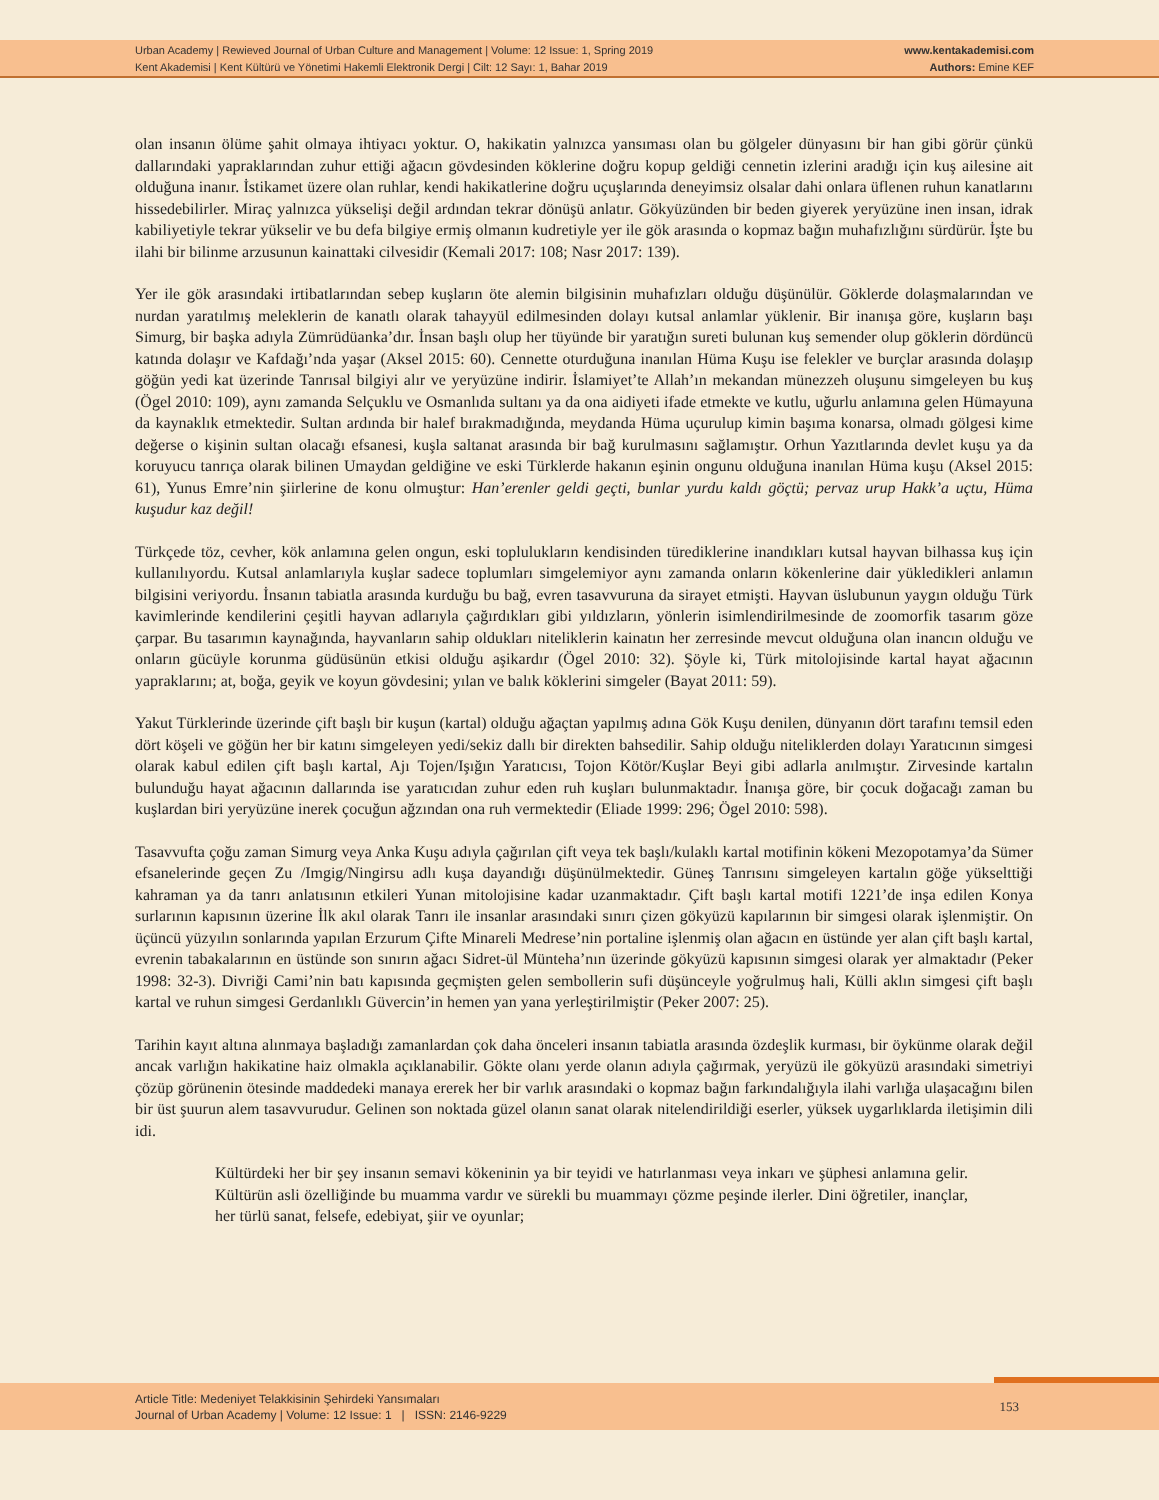Urban Academy | Rewieved Journal of Urban Culture and Management | Volume: 12 Issue: 1, Spring 2019
Kent Akademisi | Kent Kültürü ve Yönetimi Hakemli Elektronik Dergi | Cilt: 12 Sayı: 1, Bahar 2019
www.kentakademisi.com
Authors: Emine KEF
olan insanın ölüme şahit olmaya ihtiyacı yoktur. O, hakikatin yalnızca yansıması olan bu gölgeler dünyasını bir han gibi görür çünkü dallarındaki yapraklarından zuhur ettiği ağacın gövdesinden köklerine doğru kopup geldiği cennetin izlerini aradığı için kuş ailesine ait olduğuna inanır. İstikamet üzere olan ruhlar, kendi hakikatlerine doğru uçuşlarında deneyimsiz olsalar dahi onlara üflenen ruhun kanatlarını hissedebilirler. Miraç yalnızca yükselişi değil ardından tekrar dönüşü anlatır. Gökyüzünden bir beden giyerek yeryüzüne inen insan, idrak kabiliyetiyle tekrar yükselir ve bu defa bilgiye ermiş olmanın kudretiyle yer ile gök arasında o kopmaz bağın muhafızlığını sürdürür. İşte bu ilahi bir bilinme arzusunun kainattaki cilvesidir (Kemali 2017: 108; Nasr 2017: 139).
Yer ile gök arasındaki irtibatlarından sebep kuşların öte alemin bilgisinin muhafızları olduğu düşünülür. Göklerde dolaşmalarından ve nurdan yaratılmış meleklerin de kanatlı olarak tahayyül edilmesinden dolayı kutsal anlamlar yüklenir. Bir inanışa göre, kuşların başı Simurg, bir başka adıyla Zümrüdüanka’dır. İnsan başlı olup her tüyünde bir yaratığın sureti bulunan kuş semender olup göklerin dördüncü katında dolaşır ve Kafdağı’nda yaşar (Aksel 2015: 60). Cennette oturduğuna inanılan Hüma Kuşu ise felekler ve burçlar arasında dolaşıp göğün yedi kat üzerinde Tanrısal bilgiyi alır ve yeryüzüne indirir. İslamiyet’te Allah’ın mekandan münezzeh oluşunu simgeleyen bu kuş (Ögel 2010: 109), aynı zamanda Selçuklu ve Osmanlıda sultanı ya da ona aidiyeti ifade etmekte ve kutlu, uğurlu anlamına gelen Hümayuna da kaynaklık etmektedir. Sultan ardında bir halef bırakmadığında, meydanda Hüma uçurulup kimin başıma konarsa, olmadı gölgesi kime değerse o kişinin sultan olacağı efsanesi, kuşla saltanat arasında bir bağ kurulmasını sağlamıştır. Orhun Yazıtlarında devlet kuşu ya da koruyucu tanrıça olarak bilinen Umaydan geldiğine ve eski Türklerde hakanın eşinin ongunu olduğuna inanılan Hüma kuşu (Aksel 2015: 61), Yunus Emre’nin şiirlerine de konu olmuştur: Han’erenler geldi geçti, bunlar yurdu kaldı göçtü; pervaz urup Hakk’a uçtu, Hüma kuşudur kaz değil!
Türkçede töz, cevher, kök anlamına gelen ongun, eski toplulukların kendisinden türediklerine inandıkları kutsal hayvan bilhassa kuş için kullanılıyordu. Kutsal anlamlarıyla kuşlar sadece toplumları simgelemiyor aynı zamanda onların kökenlerine dair yükledikleri anlamın bilgisini veriyordu. İnsanın tabiatla arasında kurduğu bu bağ, evren tasavvuruna da sirayet etmişti. Hayvan üslubunun yaygın olduğu Türk kavimlerinde kendilerini çeşitli hayvan adlarıyla çağırdıkları gibi yıldızların, yönlerin isimlendirilmesinde de zoomorfik tasarım göze çarpar. Bu tasarımın kaynağında, hayvanların sahip oldukları niteliklerin kainatın her zerresinde mevcut olduğuna olan inancın olduğu ve onların gücüyle korunma güdüsünün etkisi olduğu aşikardır (Ögel 2010: 32). Şöyle ki, Türk mitolojisinde kartal hayat ağacının yapraklarını; at, boğa, geyik ve koyun gövdesini; yılan ve balık köklerini simgeler (Bayat 2011: 59).
Yakut Türklerinde üzerinde çift başlı bir kuşun (kartal) olduğu ağaçtan yapılmış adına Gök Kuşu denilen, dünyanın dört tarafını temsil eden dört köşeli ve göğün her bir katını simgeleyen yedi/sekiz dallı bir direkten bahsedilir. Sahip olduğu niteliklerden dolayı Yaratıcının simgesi olarak kabul edilen çift başlı kartal, Ajı Tojen/Işığın Yaratıcısı, Tojon Kötör/Kuşlar Beyi gibi adlarla anılmıştır. Zirvesinde kartalın bulunduğu hayat ağacının dallarında ise yaratıcıdan zuhur eden ruh kuşları bulunmaktadır. İnanışa göre, bir çocuk doğacağı zaman bu kuşlardan biri yeryüzüne inerek çocuğun ağzından ona ruh vermektedir (Eliade 1999: 296; Ögel 2010: 598).
Tasavvufta çoğu zaman Simurg veya Anka Kuşu adıyla çağırılan çift veya tek başlı/kulaklı kartal motifinin kökeni Mezopotamya’da Sümer efsanelerinde geçen Zu /Imgig/Ningirsu adlı kuşa dayandığı düşünülmektedir. Güneş Tanrısını simgeleyen kartalın göğe yükselttiği kahraman ya da tanrı anlatısının etkileri Yunan mitolojisine kadar uzanmaktadır. Çift başlı kartal motifi 1221’de inşa edilen Konya surlarının kapısının üzerine İlk akıl olarak Tanrı ile insanlar arasındaki sınırı çizen gökyüzü kapılarının bir simgesi olarak işlenmiştir. On üçüncü yüzyılın sonlarında yapılan Erzurum Çifte Minareli Medrese’nin portaline işlenmiş olan ağacın en üstünde yer alan çift başlı kartal, evrenin tabakalarının en üstünde son sınırın ağacı Sidret-ül Münteha’nın üzerinde gökyüzü kapısının simgesi olarak yer almaktadır (Peker 1998: 32-3). Divriği Cami’nin batı kapısında geçmişten gelen sembollerin sufi düşünceyle yoğrulmuş hali, Külli aklın simgesi çift başlı kartal ve ruhun simgesi Gerdanlıklı Güvercin’in hemen yan yana yerleştirilmiştir (Peker 2007: 25).
Tarihin kayıt altına alınmaya başladığı zamanlardan çok daha önceleri insanın tabiatla arasında özdeşlik kurması, bir öykünme olarak değil ancak varlığın hakikatine haiz olmakla açıklanabilir. Gökte olanı yerde olanın adıyla çağırmak, yeryüzü ile gökyüzü arasındaki simetriyi çözüp görünenin ötesinde maddedeki manaya ererek her bir varlık arasındaki o kopmaz bağın farkındalığıyla ilahi varlığa ulaşacağını bilen bir üst şuurun alem tasavvurudur. Gelinen son noktada güzel olanın sanat olarak nitelendirildiği eserler, yüksek uygarlıklarda iletişimin dili idi.
Kültürdeki her bir şey insanın semavi kökeninin ya bir teyidi ve hatırlanması veya inkarı ve şüphesi anlamına gelir. Kültürün asli özelliğinde bu muamma vardır ve sürekli bu muammayı çözme peşinde ilerler. Dini öğretiler, inançlar, her türlü sanat, felsefe, edebiyat, şiir ve oyunlar;
Article Title: Medeniyet Telakkisinin Şehirdeki Yansımaları
Journal of Urban Academy | Volume: 12 Issue: 1 | ISSN: 2146-9229
153